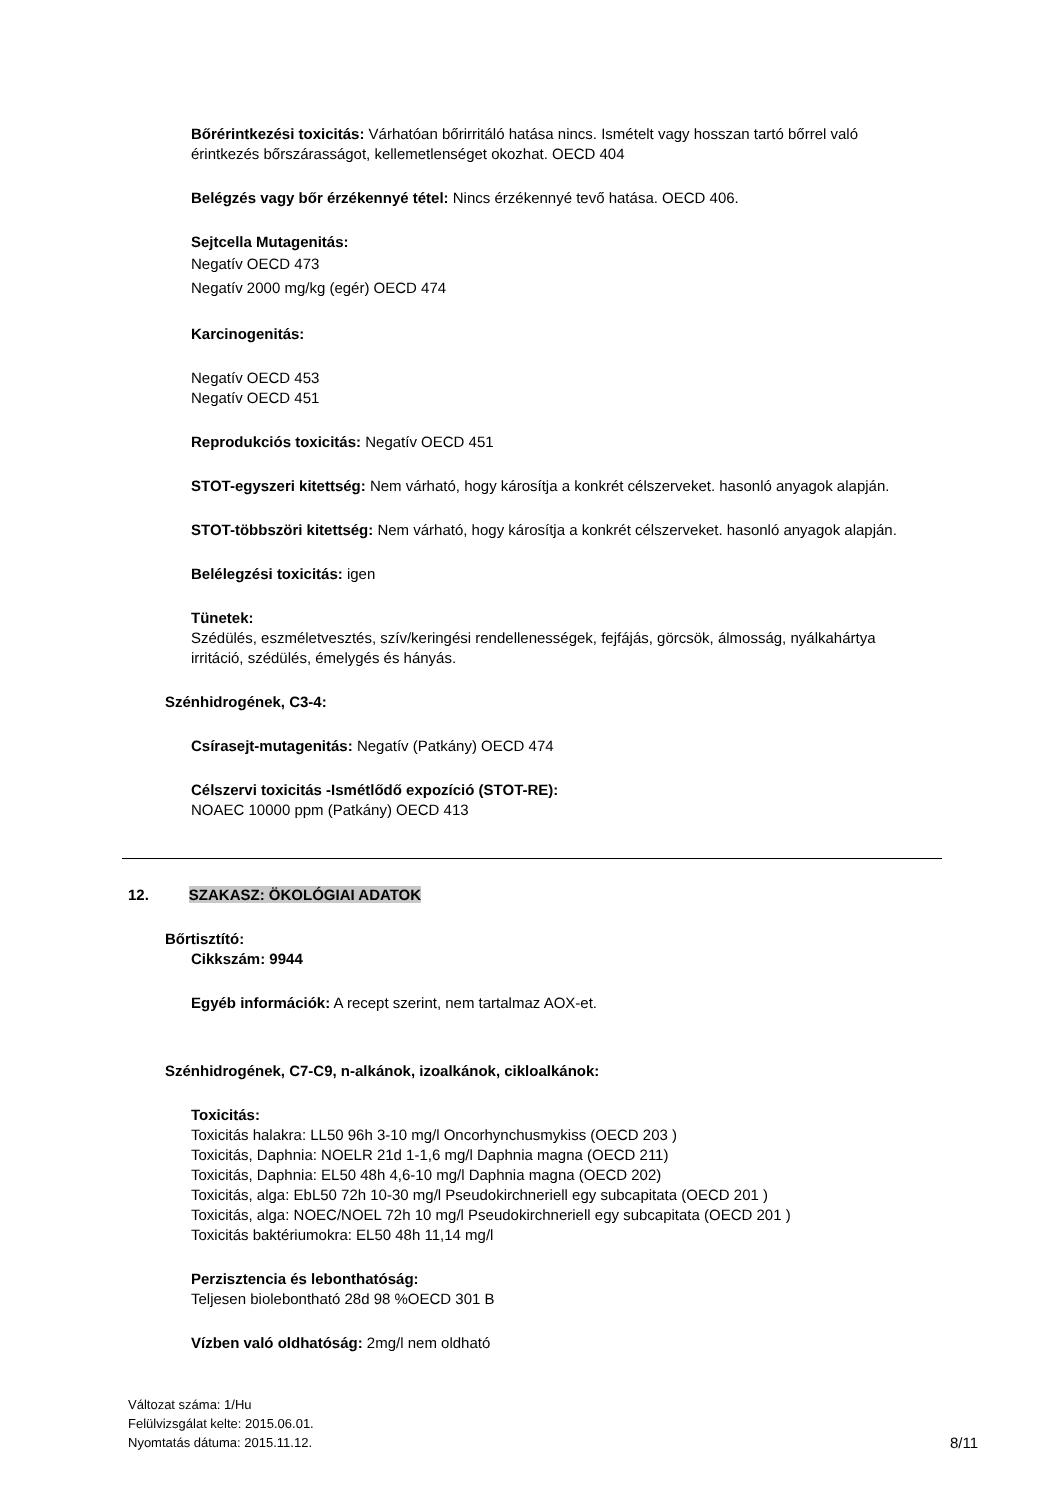Bőrérintkezési toxicitás: Várhatóan bőrirritáló hatása nincs. Ismételt vagy hosszan tartó bőrrel való érintkezés bőrszárasságot, kellemetlenséget okozhat. OECD 404
Belégzés vagy bőr érzékennyé tétel: Nincs érzékennyé tevő hatása. OECD 406.
Sejtcella Mutagenitás:
Negatív OECD 473
Negatív 2000 mg/kg (egér) OECD 474
Karcinogenitás:
Negatív OECD 453
Negatív OECD 451
Reprodukciós toxicitás: Negatív OECD 451
STOT-egyszeri kitettség: Nem várható, hogy károsítja a konkrét célszerveket. hasonló anyagok alapján.
STOT-többszöri kitettség: Nem várható, hogy károsítja a konkrét célszerveket. hasonló anyagok alapján.
Belélegzési toxicitás: igen
Tünetek:
Szédülés, eszméletvesztés, szív/keringési rendellenességek, fejfájás, görcsök, álmosság, nyálkahártya irritáció, szédülés, émelygés és hányás.
Szénhidrogének, C3-4:
Csírasejt-mutagenitás: Negatív (Patkány) OECD 474
Célszervi toxicitás -Ismétlődő expozíció (STOT-RE):
NOAEC 10000 ppm (Patkány) OECD 413
12. SZAKASZ: ÖKOLÓGIAI ADATOK
Bőrtisztító:
Cikkszám: 9944
Egyéb információk: A recept szerint, nem tartalmaz AOX-et.
Szénhidrogének, C7-C9, n-alkánok, izoalkánok, cikloalkánok:
Toxicitás:
Toxicitás halakra: LL50 96h 3-10 mg/l Oncorhynchusmykiss (OECD 203 )
Toxicitás, Daphnia: NOELR 21d 1-1,6 mg/l Daphnia magna (OECD 211)
Toxicitás, Daphnia: EL50 48h 4,6-10 mg/l Daphnia magna (OECD 202)
Toxicitás, alga: EbL50 72h 10-30 mg/l Pseudokirchneriell egy subcapitata (OECD 201 )
Toxicitás, alga: NOEC/NOEL 72h 10 mg/l Pseudokirchneriell egy subcapitata (OECD 201 )
Toxicitás baktériumokra: EL50 48h 11,14 mg/l
Perzisztencia és lebonthatóság:
Teljesen biolebontható 28d 98 %OECD 301 B
Vízben való oldhatóság: 2mg/l nem oldható
Változat száma: 1/Hu
Felülvizsgálat kelte: 2015.06.01.
Nyomtatás dátuma: 2015.11.12.
8/11